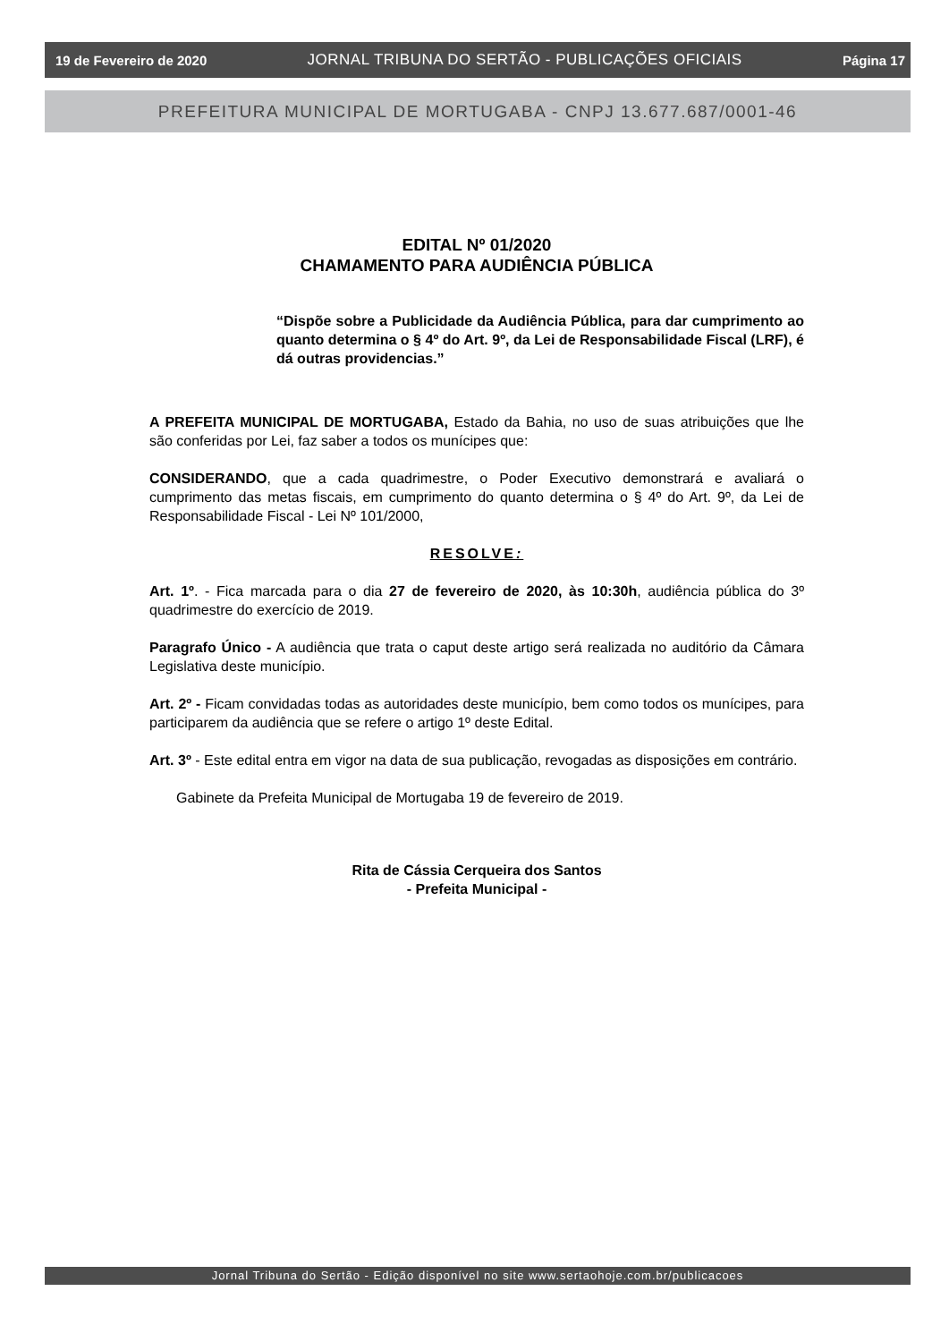19 de Fevereiro de 2020 JORNAL TRIBUNA DO SERTÃO - PUBLICAÇÕES OFICIAIS Página 17
PREFEITURA MUNICIPAL DE MORTUGABA - CNPJ 13.677.687/0001-46
EDITAL Nº 01/2020
CHAMAMENTO PARA AUDIÊNCIA PÚBLICA
“Dispõe sobre a Publicidade da Audiência Pública, para dar cumprimento ao quanto determina o § 4º do Art. 9º, da Lei de Responsabilidade Fiscal (LRF), é dá outras providencias.”
A PREFEITA MUNICIPAL DE MORTUGABA, Estado da Bahia, no uso de suas atribuições que lhe são conferidas por Lei, faz saber a todos os munícipes que:
CONSIDERANDO, que a cada quadrimestre, o Poder Executivo demonstrará e avaliará o cumprimento das metas fiscais, em cumprimento do quanto determina o § 4º do Art. 9º, da Lei de Responsabilidade Fiscal - Lei Nº 101/2000,
RESOLVE:
Art. 1º. - Fica marcada para o dia 27 de fevereiro de 2020, às 10:30h, audiência pública do 3º quadrimestre do exercício de 2019.
Paragrafo Único - A audiência que trata o caput deste artigo será realizada no auditório da Câmara Legislativa deste município.
Art. 2º - Ficam convidadas todas as autoridades deste município, bem como todos os munícipes, para participarem da audiência que se refere o artigo 1º deste Edital.
Art. 3º - Este edital entra em vigor na data de sua publicação, revogadas as disposições em contrário.
Gabinete da Prefeita Municipal de Mortugaba 19 de fevereiro de 2019.
Rita de Cássia Cerqueira dos Santos
- Prefeita Municipal -
Jornal Tribuna do Sertão - Edição disponível no site www.sertaohoje.com.br/publicacoes